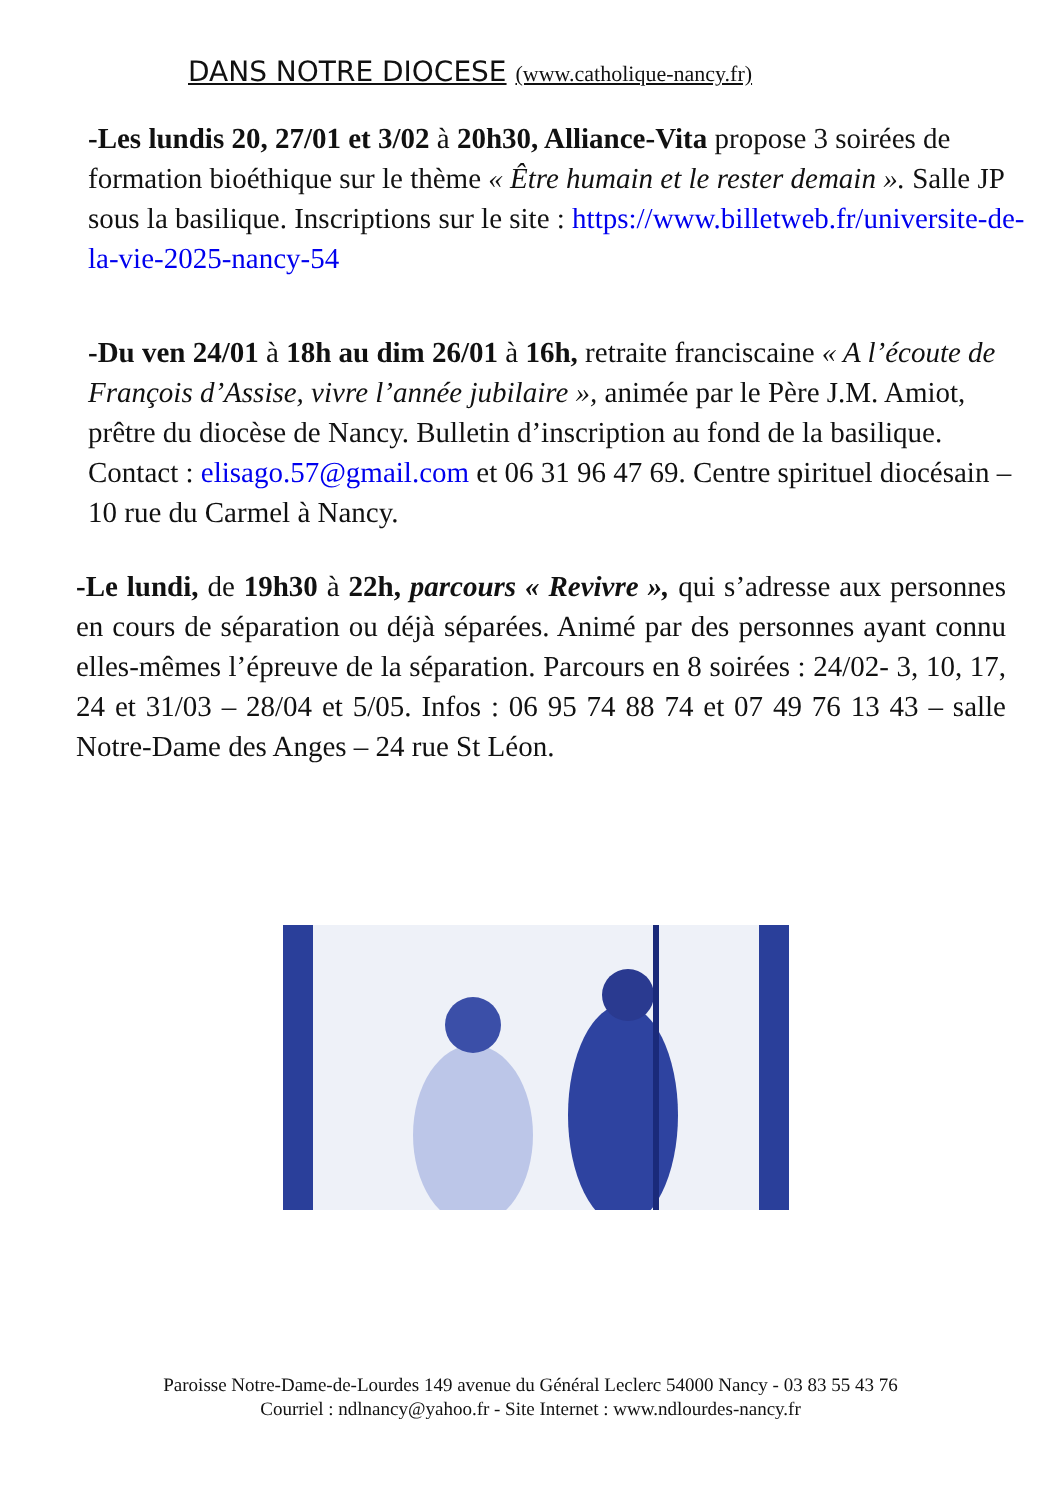DANS NOTRE DIOCESE (www.catholique-nancy.fr)
-Les lundis 20, 27/01 et 3/02 à 20h30, Alliance-Vita propose 3 soirées de formation bioéthique sur le thème « Être humain et le rester demain ». Salle JP sous la basilique. Inscriptions sur le site : https://www.billetweb.fr/universite-de-la-vie-2025-nancy-54
-Du ven 24/01 à 18h au dim 26/01 à 16h, retraite franciscaine « A l’écoute de François d’Assise, vivre l’année jubilaire », animée par le Père J.M. Amiot, prêtre du diocèse de Nancy. Bulletin d’inscription au fond de la basilique. Contact : elisago.57@gmail.com et 06 31 96 47 69. Centre spirituel diocésain – 10 rue du Carmel à Nancy.
-Le lundi, de 19h30 à 22h, parcours « Revivre », qui s’adresse aux personnes en cours de séparation ou déjà séparées. Animé par des personnes ayant connu elles-mêmes l’épreuve de la séparation. Parcours en 8 soirées : 24/02- 3, 10, 17, 24 et 31/03 – 28/04 et 5/05. Infos : 06 95 74 88 74 et 07 49 76 13 43 – salle Notre-Dame des Anges – 24 rue St Léon.
Paroisse Notre-Dame-de-Lourdes 149 avenue du Général Leclerc 54000 Nancy - 03 83 55 43 76
Courriel : ndlnancy@yahoo.fr - Site Internet : www.ndlourdes-nancy.fr